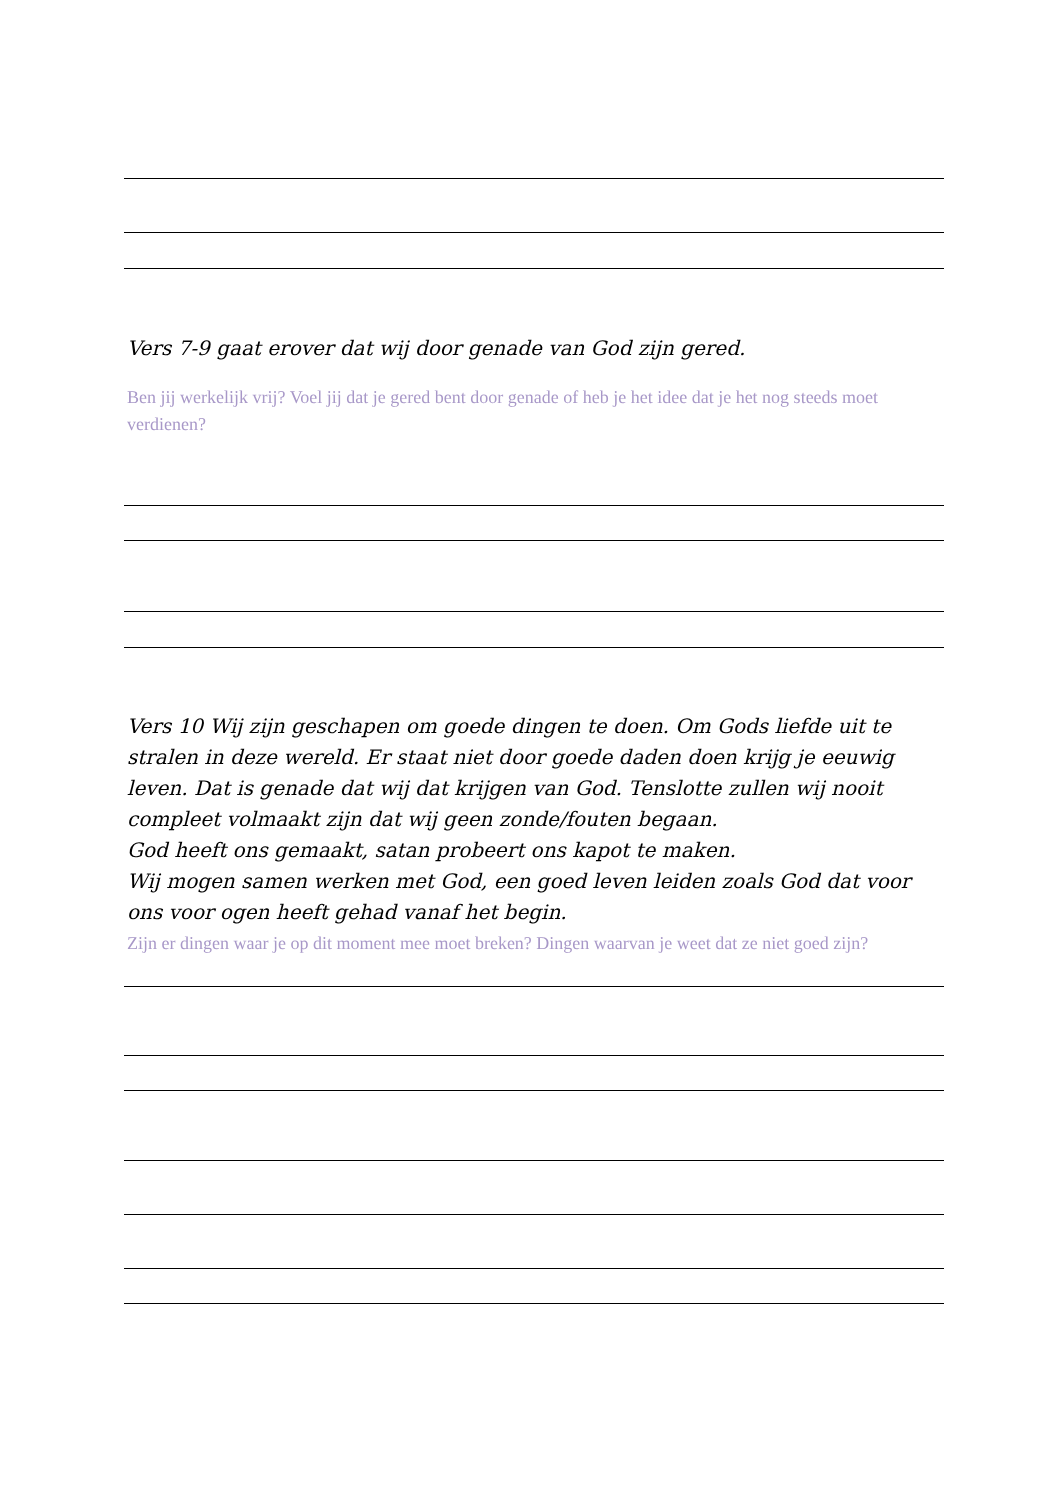Vers 7-9 gaat erover dat wij door genade van God zijn gered.
Ben jij werkelijk vrij? Voel jij dat je gered bent door genade of heb je het idee dat je het nog steeds moet verdienen?
Vers 10 Wij zijn geschapen om goede dingen te doen. Om Gods liefde uit te stralen in deze wereld. Er staat niet door goede daden doen krijg je eeuwig leven. Dat is genade dat wij dat krijgen van God. Tenslotte zullen wij nooit compleet volmaakt zijn dat wij geen zonde/fouten begaan.
God heeft ons gemaakt, satan probeert ons kapot te maken.
Wij mogen samen werken met God, een goed leven leiden zoals God dat voor ons voor ogen heeft gehad vanaf het begin.
Zijn er dingen waar je op dit moment mee moet breken? Dingen waarvan je weet dat ze niet goed zijn?